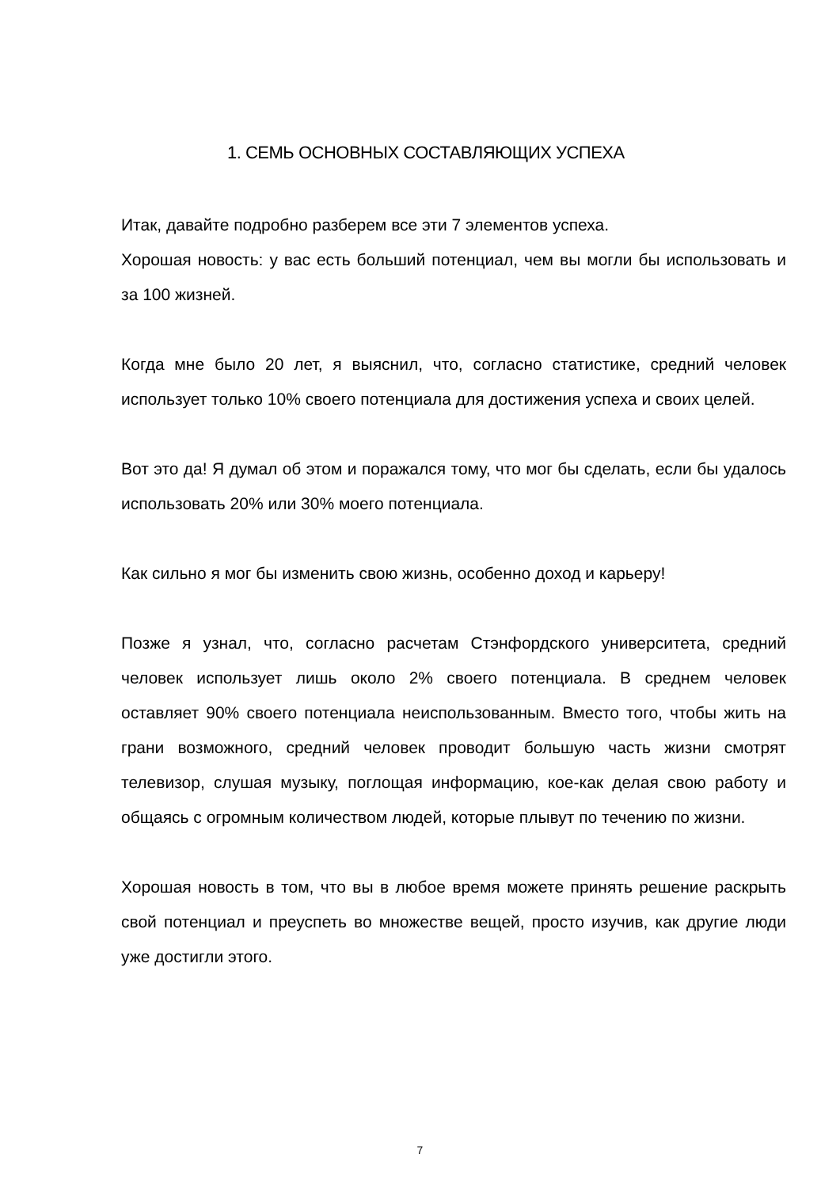1. СЕМЬ ОСНОВНЫХ СОСТАВЛЯЮЩИХ УСПЕХА
Итак, давайте подробно разберем все эти 7 элементов успеха.
Хорошая новость: у вас есть больший потенциал, чем вы могли бы использовать и за 100 жизней.
Когда мне было 20 лет, я выяснил, что, согласно статистике, средний человек использует только 10% своего потенциала для достижения успеха и своих целей.
Вот это да! Я думал об этом и поражался тому, что мог бы сделать, если бы удалось использовать 20% или 30% моего потенциала.
Как сильно я мог бы изменить свою жизнь, особенно доход и карьеру!
Позже я узнал, что, согласно расчетам Стэнфордского университета, средний человек использует лишь около 2% своего потенциала. В среднем человек оставляет 90% своего потенциала неиспользованным. Вместо того, чтобы жить на грани возможного, средний человек проводит большую часть жизни смотрят телевизор, слушая музыку, поглощая информацию, кое-как делая свою работу и общаясь с огромным количеством людей, которые плывут по течению по жизни.
Хорошая новость в том, что вы в любое время можете принять решение раскрыть свой потенциал и преуспеть во множестве вещей, просто изучив, как другие люди уже достигли этого.
7